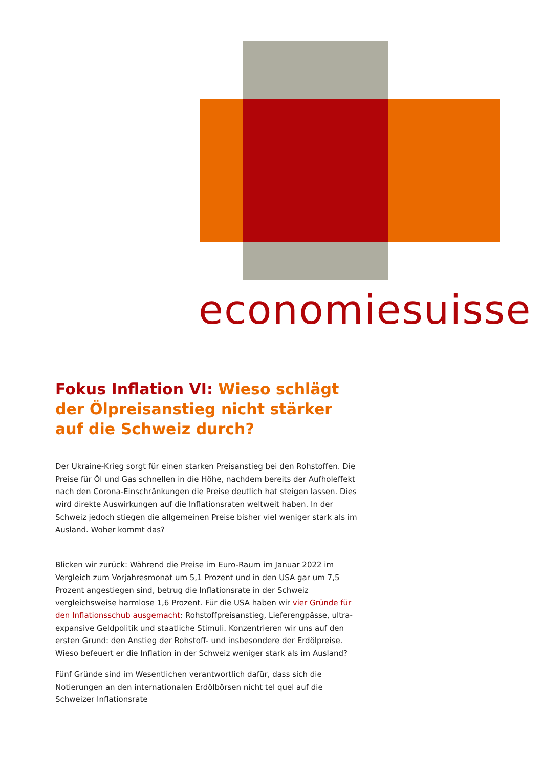economiesuisse
Fokus Inflation VI: Wieso schlägt der Ölpreisanstieg nicht stärker auf die Schweiz durch?
Der Ukraine-Krieg sorgt für einen starken Preisanstieg bei den Rohstoffen. Die Preise für Öl und Gas schnellen in die Höhe, nachdem bereits der Aufholeffekt nach den Corona-Einschränkungen die Preise deutlich hat steigen lassen. Dies wird direkte Auswirkungen auf die Inflationsraten weltweit haben. In der Schweiz jedoch stiegen die allgemeinen Preise bisher viel weniger stark als im Ausland. Woher kommt das?
Blicken wir zurück: Während die Preise im Euro-Raum im Januar 2022 im Vergleich zum Vorjahresmonat um 5,1 Prozent und in den USA gar um 7,5 Prozent angestiegen sind, betrug die Inflationsrate in der Schweiz vergleichsweise harmlose 1,6 Prozent. Für die USA haben wir vier Gründe für den Inflationsschub ausgemacht: Rohstoffpreisanstieg, Lieferengpässe, ultra-expansive Geldpolitik und staatliche Stimuli. Konzentrieren wir uns auf den ersten Grund: den Anstieg der Rohstoff- und insbesondere der Erdölpreise. Wieso befeuert er die Inflation in der Schweiz weniger stark als im Ausland?
Fünf Gründe sind im Wesentlichen verantwortlich dafür, dass sich die Notierungen an den internationalen Erdölbörsen nicht tel quel auf die Schweizer Inflationsrate